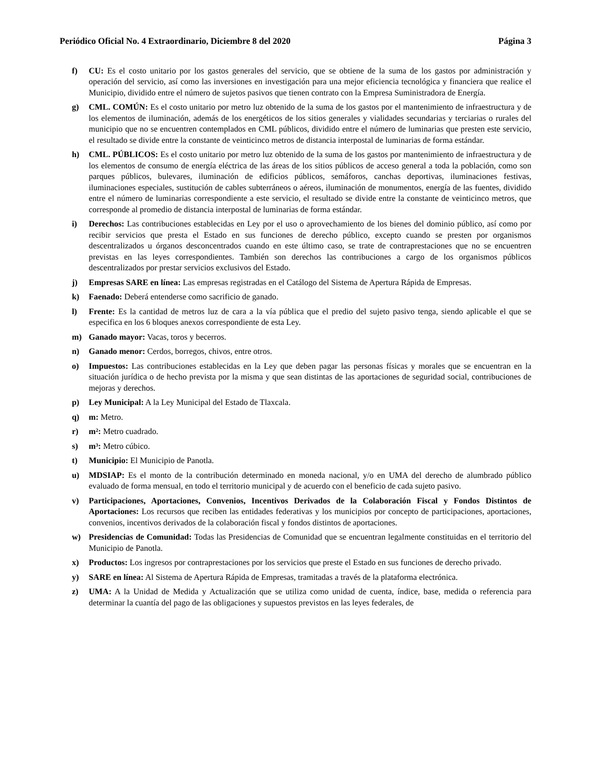Periódico Oficial No. 4 Extraordinario, Diciembre 8 del 2020 Página 3
f) CU: Es el costo unitario por los gastos generales del servicio, que se obtiene de la suma de los gastos por administración y operación del servicio, así como las inversiones en investigación para una mejor eficiencia tecnológica y financiera que realice el Municipio, dividido entre el número de sujetos pasivos que tienen contrato con la Empresa Suministradora de Energía.
g) CML. COMÚN: Es el costo unitario por metro luz obtenido de la suma de los gastos por el mantenimiento de infraestructura y de los elementos de iluminación, además de los energéticos de los sitios generales y vialidades secundarias y terciarias o rurales del municipio que no se encuentren contemplados en CML públicos, dividido entre el número de luminarias que presten este servicio, el resultado se divide entre la constante de veinticinco metros de distancia interpostal de luminarias de forma estándar.
h) CML. PÚBLICOS: Es el costo unitario por metro luz obtenido de la suma de los gastos por mantenimiento de infraestructura y de los elementos de consumo de energía eléctrica de las áreas de los sitios públicos de acceso general a toda la población, como son parques públicos, bulevares, iluminación de edificios públicos, semáforos, canchas deportivas, iluminaciones festivas, iluminaciones especiales, sustitución de cables subterráneos o aéreos, iluminación de monumentos, energía de las fuentes, dividido entre el número de luminarias correspondiente a este servicio, el resultado se divide entre la constante de veinticinco metros, que corresponde al promedio de distancia interpostal de luminarias de forma estándar.
i) Derechos: Las contribuciones establecidas en Ley por el uso o aprovechamiento de los bienes del dominio público, así como por recibir servicios que presta el Estado en sus funciones de derecho público, excepto cuando se presten por organismos descentralizados u órganos desconcentrados cuando en este último caso, se trate de contraprestaciones que no se encuentren previstas en las leyes correspondientes. También son derechos las contribuciones a cargo de los organismos públicos descentralizados por prestar servicios exclusivos del Estado.
j) Empresas SARE en línea: Las empresas registradas en el Catálogo del Sistema de Apertura Rápida de Empresas.
k) Faenado: Deberá entenderse como sacrificio de ganado.
l) Frente: Es la cantidad de metros luz de cara a la vía pública que el predio del sujeto pasivo tenga, siendo aplicable el que se especifica en los 6 bloques anexos correspondiente de esta Ley.
m) Ganado mayor: Vacas, toros y becerros.
n) Ganado menor: Cerdos, borregos, chivos, entre otros.
o) Impuestos: Las contribuciones establecidas en la Ley que deben pagar las personas físicas y morales que se encuentran en la situación jurídica o de hecho prevista por la misma y que sean distintas de las aportaciones de seguridad social, contribuciones de mejoras y derechos.
p) Ley Municipal: A la Ley Municipal del Estado de Tlaxcala.
q) m: Metro.
r) m²: Metro cuadrado.
s) m³: Metro cúbico.
t) Municipio: El Municipio de Panotla.
u) MDSIAP: Es el monto de la contribución determinado en moneda nacional, y/o en UMA del derecho de alumbrado público evaluado de forma mensual, en todo el territorio municipal y de acuerdo con el beneficio de cada sujeto pasivo.
v) Participaciones, Aportaciones, Convenios, Incentivos Derivados de la Colaboración Fiscal y Fondos Distintos de Aportaciones: Los recursos que reciben las entidades federativas y los municipios por concepto de participaciones, aportaciones, convenios, incentivos derivados de la colaboración fiscal y fondos distintos de aportaciones.
w) Presidencias de Comunidad: Todas las Presidencias de Comunidad que se encuentran legalmente constituidas en el territorio del Municipio de Panotla.
x) Productos: Los ingresos por contraprestaciones por los servicios que preste el Estado en sus funciones de derecho privado.
y) SARE en línea: Al Sistema de Apertura Rápida de Empresas, tramitadas a través de la plataforma electrónica.
z) UMA: A la Unidad de Medida y Actualización que se utiliza como unidad de cuenta, índice, base, medida o referencia para determinar la cuantía del pago de las obligaciones y supuestos previstos en las leyes federales, de